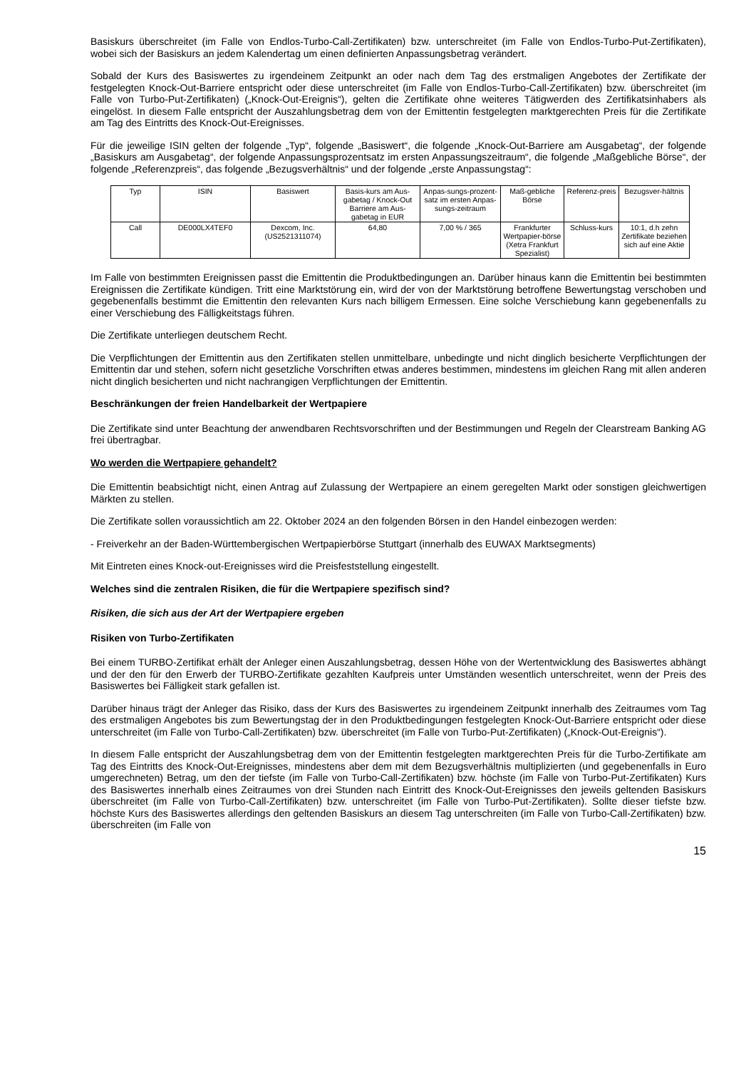Basiskurs überschreitet (im Falle von Endlos-Turbo-Call-Zertifikaten) bzw. unterschreitet (im Falle von Endlos-Turbo-Put-Zertifikaten), wobei sich der Basiskurs an jedem Kalendertag um einen definierten Anpassungsbetrag verändert.
Sobald der Kurs des Basiswertes zu irgendeinem Zeitpunkt an oder nach dem Tag des erstmaligen Angebotes der Zertifikate der festgelegten Knock-Out-Barriere entspricht oder diese unterschreitet (im Falle von Endlos-Turbo-Call-Zertifikaten) bzw. überschreitet (im Falle von Turbo-Put-Zertifikaten) („Knock-Out-Ereignis“), gelten die Zertifikate ohne weiteres Tätigwerden des Zertifikatsinhabers als eingelöst. In diesem Falle entspricht der Auszahlungsbetrag dem von der Emittentin festgelegten marktgerechten Preis für die Zertifikate am Tag des Eintritts des Knock-Out-Ereignisses.
Für die jeweilige ISIN gelten der folgende „Typ“, folgende „Basiswert“, die folgende „Knock-Out-Barriere am Ausgabetag“, der folgende „Basiskurs am Ausgabetag“, der folgende Anpassungsprozentsatz im ersten Anpassungszeitraum“, die folgende „Maßgebliche Börse“, der folgende „Referenzpreis“, das folgende „Bezugsverhältnis“ und der folgende „erste Anpassungstag“:
| Typ | ISIN | Basiswert | Basis-kurs am Aus-gabetag / Knock-Out Barriere am Aus-gabetag in EUR | Anpas-sungs-prozent-satz im ersten Anpas-sungs-zeitraum | Maß-gebliche Börse | Referenz-preis | Bezugsver-hältnis |
| --- | --- | --- | --- | --- | --- | --- | --- |
| Call | DE000LX4TEF0 | Dexcom, Inc. (US2521311074) | 64,80 | 7,00 % / 365 | Frankfurter Wertpapier-börse (Xetra Frankfurt Spezialist) | Schluss-kurs | 10:1, d.h zehn Zertifikate beziehen sich auf eine Aktie |
Im Falle von bestimmten Ereignissen passt die Emittentin die Produktbedingungen an. Darüber hinaus kann die Emittentin bei bestimmten Ereignissen die Zertifikate kündigen. Tritt eine Marktstörung ein, wird der von der Marktstörung betroffene Bewertungstag verschoben und gegebenenfalls bestimmt die Emittentin den relevanten Kurs nach billigem Ermessen. Eine solche Verschiebung kann gegebenenfalls zu einer Verschiebung des Fälligkeitstags führen.
Die Zertifikate unterliegen deutschem Recht.
Die Verpflichtungen der Emittentin aus den Zertifikaten stellen unmittelbare, unbedingte und nicht dinglich besicherte Verpflichtungen der Emittentin dar und stehen, sofern nicht gesetzliche Vorschriften etwas anderes bestimmen, mindestens im gleichen Rang mit allen anderen nicht dinglich besicherten und nicht nachrangigen Verpflichtungen der Emittentin.
Beschränkungen der freien Handelbarkeit der Wertpapiere
Die Zertifikate sind unter Beachtung der anwendbaren Rechtsvorschriften und der Bestimmungen und Regeln der Clearstream Banking AG frei übertragbar.
Wo werden die Wertpapiere gehandelt?
Die Emittentin beabsichtigt nicht, einen Antrag auf Zulassung der Wertpapiere an einem geregelten Markt oder sonstigen gleichwertigen Märkten zu stellen.
Die Zertifikate sollen voraussichtlich am 22. Oktober 2024 an den folgenden Börsen in den Handel einbezogen werden:
- Freiverkehr an der Baden-Württembergischen Wertpapierbörse Stuttgart (innerhalb des EUWAX Marktsegments)
Mit Eintreten eines Knock-out-Ereignisses wird die Preisfeststellung eingestellt.
Welches sind die zentralen Risiken, die für die Wertpapiere spezifisch sind?
Risiken, die sich aus der Art der Wertpapiere ergeben
Risiken von Turbo-Zertifikaten
Bei einem TURBO-Zertifikat erhält der Anleger einen Auszahlungsbetrag, dessen Höhe von der Wertentwicklung des Basiswertes abhängt und der den für den Erwerb der TURBO-Zertifikate gezahlten Kaufpreis unter Umständen wesentlich unterschreitet, wenn der Preis des Basiswertes bei Fälligkeit stark gefallen ist.
Darüber hinaus trägt der Anleger das Risiko, dass der Kurs des Basiswertes zu irgendeinem Zeitpunkt innerhalb des Zeitraumes vom Tag des erstmaligen Angebotes bis zum Bewertungstag der in den Produktbedingungen festgelegten Knock-Out-Barriere entspricht oder diese unterschreitet (im Falle von Turbo-Call-Zertifikaten) bzw. überschreitet (im Falle von Turbo-Put-Zertifikaten) („Knock-Out-Ereignis“).
In diesem Falle entspricht der Auszahlungsbetrag dem von der Emittentin festgelegten marktgerechten Preis für die Turbo-Zertifikate am Tag des Eintritts des Knock-Out-Ereignisses, mindestens aber dem mit dem Bezugsverhältnis multiplizierten (und gegebenenfalls in Euro umgerechneten) Betrag, um den der tiefste (im Falle von Turbo-Call-Zertifikaten) bzw. höchste (im Falle von Turbo-Put-Zertifikaten) Kurs des Basiswertes innerhalb eines Zeitraumes von drei Stunden nach Eintritt des Knock-Out-Ereignisses den jeweils geltenden Basiskurs überschreitet (im Falle von Turbo-Call-Zertifikaten) bzw. unterschreitet (im Falle von Turbo-Put-Zertifikaten). Sollte dieser tiefste bzw. höchste Kurs des Basiswertes allerdings den geltenden Basiskurs an diesem Tag unterschreiten (im Falle von Turbo-Call-Zertifikaten) bzw. überschreiten (im Falle von
15